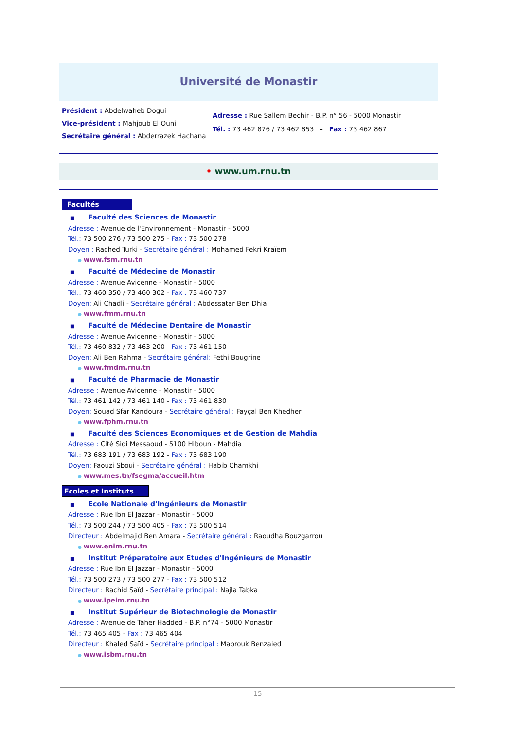Université de Monastir
Président : Abdelwaheb Dogui
Vice-président : Mahjoub El Ouni
Secrétaire général : Abderrazek Hachana
Adresse : Rue Sallem Bechir - B.P. n° 56 - 5000 Monastir
Tél. : 73 462 876 / 73 462 853 - Fax : 73 462 867
• www.um.rnu.tn
Facultés
■ Faculté des Sciences de Monastir
Adresse : Avenue de l'Environnement - Monastir - 5000
Tél.: 73 500 276 / 73 500 275 - Fax : 73 500 278
Doyen : Rached Turki - Secrétaire général : Mohamed Fekri Kraïem
● www.fsm.rnu.tn
■ Faculté de Médecine de Monastir
Adresse : Avenue Avicenne - Monastir - 5000
Tél.: 73 460 350 / 73 460 302 - Fax : 73 460 737
Doyen: Ali Chadli - Secrétaire général : Abdessatar Ben Dhia
● www.fmm.rnu.tn
■ Faculté de Médecine Dentaire de Monastir
Adresse : Avenue Avicenne - Monastir - 5000
Tél.: 73 460 832 / 73 463 200 - Fax : 73 461 150
Doyen: Ali Ben Rahma - Secrétaire général: Fethi Bougrine
● www.fmdm.rnu.tn
■ Faculté de Pharmacie de Monastir
Adresse : Avenue Avicenne - Monastir - 5000
Tél.: 73 461 142 / 73 461 140 - Fax : 73 461 830
Doyen: Souad Sfar Kandoura - Secrétaire général : Fayçal Ben Khedher
● www.fphm.rnu.tn
■ Faculté des Sciences Economiques et de Gestion de Mahdia
Adresse : Cité Sidi Messaoud - 5100 Hiboun - Mahdia
Tél.: 73 683 191 / 73 683 192 - Fax : 73 683 190
Doyen: Faouzi Sboui - Secrétaire général : Habib Chamkhi
● www.mes.tn/fsegma/accueil.htm
Ecoles et Instituts
■ Ecole Nationale d'Ingénieurs de Monastir
Adresse : Rue Ibn El Jazzar - Monastir - 5000
Tél.: 73 500 244 / 73 500 405 - Fax : 73 500 514
Directeur : Abdelmajid Ben Amara - Secrétaire général : Raoudha Bouzgarrou
● www.enim.rnu.tn
■ Institut Préparatoire aux Etudes d'Ingénieurs de Monastir
Adresse : Rue Ibn El Jazzar - Monastir - 5000
Tél.: 73 500 273 / 73 500 277 - Fax : 73 500 512
Directeur : Rachid Saïd - Secrétaire principal : Najla Tabka
● www.ipeim.rnu.tn
■ Institut Supérieur de Biotechnologie de Monastir
Adresse : Avenue de Taher Hadded - B.P. n°74 - 5000 Monastir
Tél.: 73 465 405 - Fax : 73 465 404
Directeur : Khaled Saïd - Secrétaire principal : Mabrouk Benzaied
● www.isbm.rnu.tn
15